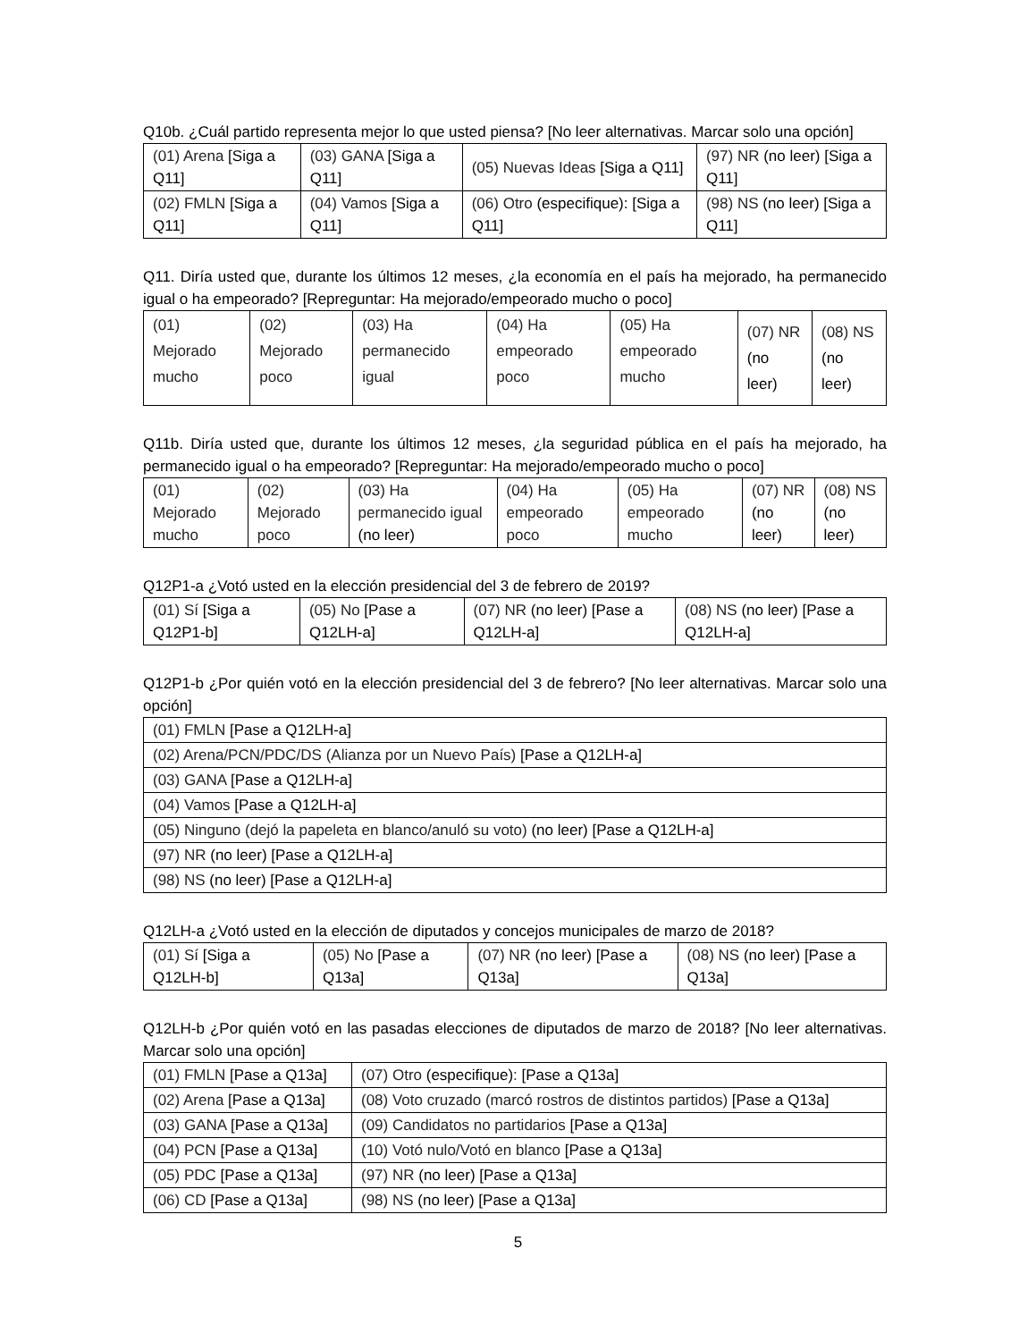Q10b. ¿Cuál partido representa mejor lo que usted piensa? [No leer alternativas. Marcar solo una opción]
| (01) Arena [Siga a Q11] | (03) GANA [Siga a Q11] | (05) Nuevas Ideas [Siga a Q11] | (97) NR (no leer) [Siga a Q11] |
| (02) FMLN [Siga a Q11] | (04) Vamos [Siga a Q11] | (06) Otro (especifique): [Siga a Q11] | (98) NS (no leer) [Siga a Q11] |
Q11. Diría usted que, durante los últimos 12 meses, ¿la economía en el país ha mejorado, ha permanecido igual o ha empeorado? [Repreguntar: Ha mejorado/empeorado mucho o poco]
| (01) Mejorado mucho | (02) Mejorado poco | (03) Ha permanecido igual | (04) Ha empeorado poco | (05) Ha empeorado mucho | (07) NR (no leer) | (08) NS (no leer) |
Q11b. Diría usted que, durante los últimos 12 meses, ¿la seguridad pública en el país ha mejorado, ha permanecido igual o ha empeorado? [Repreguntar: Ha mejorado/empeorado mucho o poco]
| (01) Mejorado mucho | (02) Mejorado poco | (03) Ha permanecido igual (no leer) | (04) Ha empeorado poco | (05) Ha empeorado mucho | (07) NR (no leer) | (08) NS (no leer) |
Q12P1-a ¿Votó usted en la elección presidencial del 3 de febrero de 2019?
| (01) Sí [Siga a Q12P1-b] | (05) No [Pase a Q12LH-a] | (07) NR (no leer) [Pase a Q12LH-a] | (08) NS (no leer) [Pase a Q12LH-a] |
Q12P1-b ¿Por quién votó en la elección presidencial del 3 de febrero? [No leer alternativas. Marcar solo una opción]
| (01) FMLN [Pase a Q12LH-a] |
| (02) Arena/PCN/PDC/DS (Alianza por un Nuevo País) [Pase a Q12LH-a] |
| (03) GANA [Pase a Q12LH-a] |
| (04) Vamos [Pase a Q12LH-a] |
| (05) Ninguno (dejó la papeleta en blanco/anuló su voto) (no leer) [Pase a Q12LH-a] |
| (97) NR (no leer) [Pase a Q12LH-a] |
| (98) NS (no leer) [Pase a Q12LH-a] |
Q12LH-a ¿Votó usted en la elección de diputados y concejos municipales de marzo de 2018?
| (01) Sí [Siga a Q12LH-b] | (05) No [Pase a Q13a] | (07) NR (no leer) [Pase a Q13a] | (08) NS (no leer) [Pase a Q13a] |
Q12LH-b ¿Por quién votó en las pasadas elecciones de diputados de marzo de 2018? [No leer alternativas. Marcar solo una opción]
| (01) FMLN [Pase a Q13a] | (07) Otro (especifique) : [Pase a Q13a] |
| (02) Arena [Pase a Q13a] | (08) Voto cruzado (marcó rostros de distintos partidos) [Pase a Q13a] |
| (03) GANA [Pase a Q13a] | (09) Candidatos no partidarios [Pase a Q13a] |
| (04) PCN [Pase a Q13a] | (10) Votó nulo/Votó en blanco [Pase a Q13a] |
| (05) PDC [Pase a Q13a] | (97) NR (no leer) [Pase a Q13a] |
| (06) CD [Pase a Q13a] | (98) NS (no leer) [Pase a Q13a] |
5